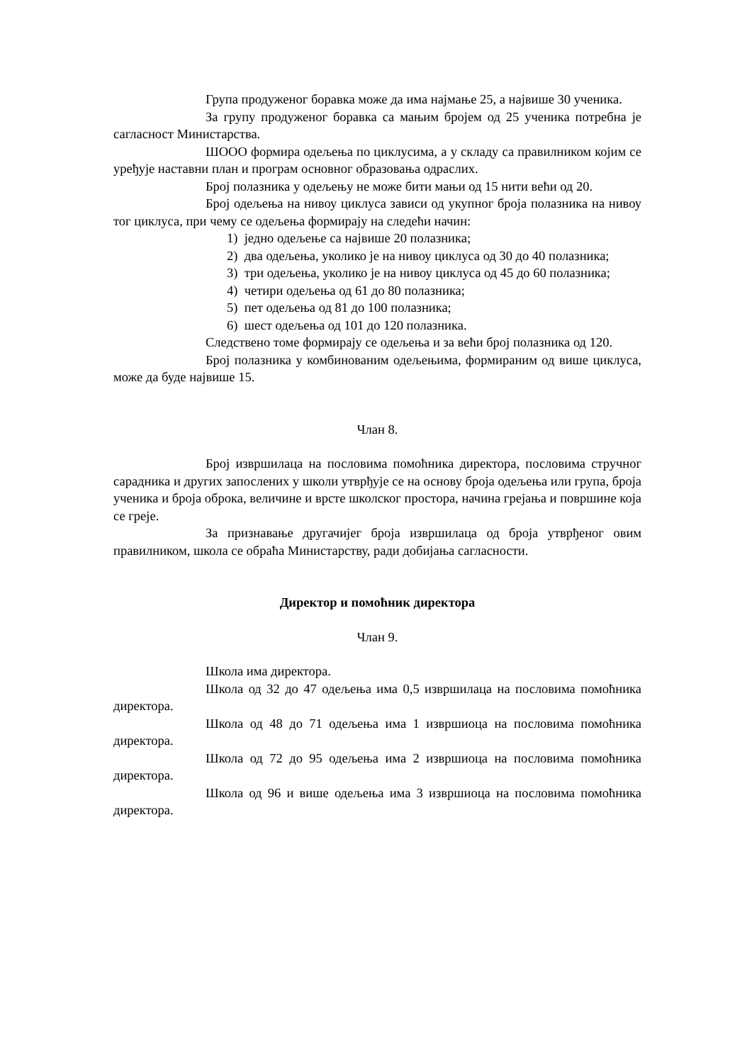Група продуженог боравка може да има најмање 25, а највише 30 ученика.
За групу продуженог боравка са мањим бројем од 25 ученика потребна је сагласност Министарства.
ШООО формира одељења по циклусима, а у складу са правилником којим се уређује наставни план и програм основног образовања одраслих.
Број полазника у одељењу не може бити мањи од 15 нити већи од 20.
Број одељења на нивоу циклуса зависи од укупног броја полазника на нивоу тог циклуса, при чему се одељења формирају на следећи начин:
1) једно одељење са највише 20 полазника;
2) два одељења, уколико је на нивоу циклуса од 30 до 40 полазника;
3) три одељења, уколико је на нивоу циклуса од 45 до 60 полазника;
4) четири одељења од 61 до 80 полазника;
5) пет одељења од 81 до 100 полазника;
6) шест одељења од 101 до 120 полазника.
Следствено томе формирају се одељења и за већи број полазника од 120.
Број полазника у комбинованим одељењима, формираним од више циклуса, може да буде највише 15.
Члан 8.
Број извршилаца на пословима помоћника директора, пословима стручног сарадника и других запослених у школи утврђује се на основу броја одељења или група, броја ученика и броја оброка, величине и врсте школског простора, начина грејања и површине која се греје.
За признавање другачијег броја извршилаца од броја утврђеног овим правилником, школа се обраћа Министарству, ради добијања сагласности.
Директор и помоћник директора
Члан 9.
Школа има директора.
Школа од 32 до 47 одељења има 0,5 извршилаца на пословима помоћника директора.
Школа од 48 до 71 одељења има 1 извршиоца на пословима помоћника директора.
Школа од 72 до 95 одељења има 2 извршиоца на пословима помоћника директора.
Школа од 96 и више одељења има 3 извршиоца на пословима помоћника директора.